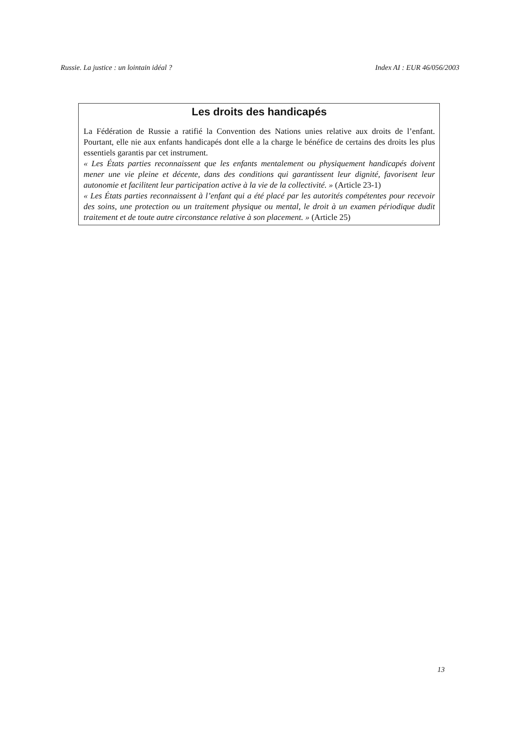Russie. La justice : un lointain idéal ? Index AI : EUR 46/056/2003
Les droits des handicapés
La Fédération de Russie a ratifié la Convention des Nations unies relative aux droits de l’enfant. Pourtant, elle nie aux enfants handicapés dont elle a la charge le bénéfice de certains des droits les plus essentiels garantis par cet instrument.
« Les États parties reconnaissent que les enfants mentalement ou physiquement handicapés doivent mener une vie pleine et décente, dans des conditions qui garantissent leur dignité, favorisent leur autonomie et facilitent leur participation active à la vie de la collectivité. » (Article 23-1)
« Les États parties reconnaissent à l’enfant qui a été placé par les autorités compétentes pour recevoir des soins, une protection ou un traitement physique ou mental, le droit à un examen périodique dudit traitement et de toute autre circonstance relative à son placement. » (Article 25)
13